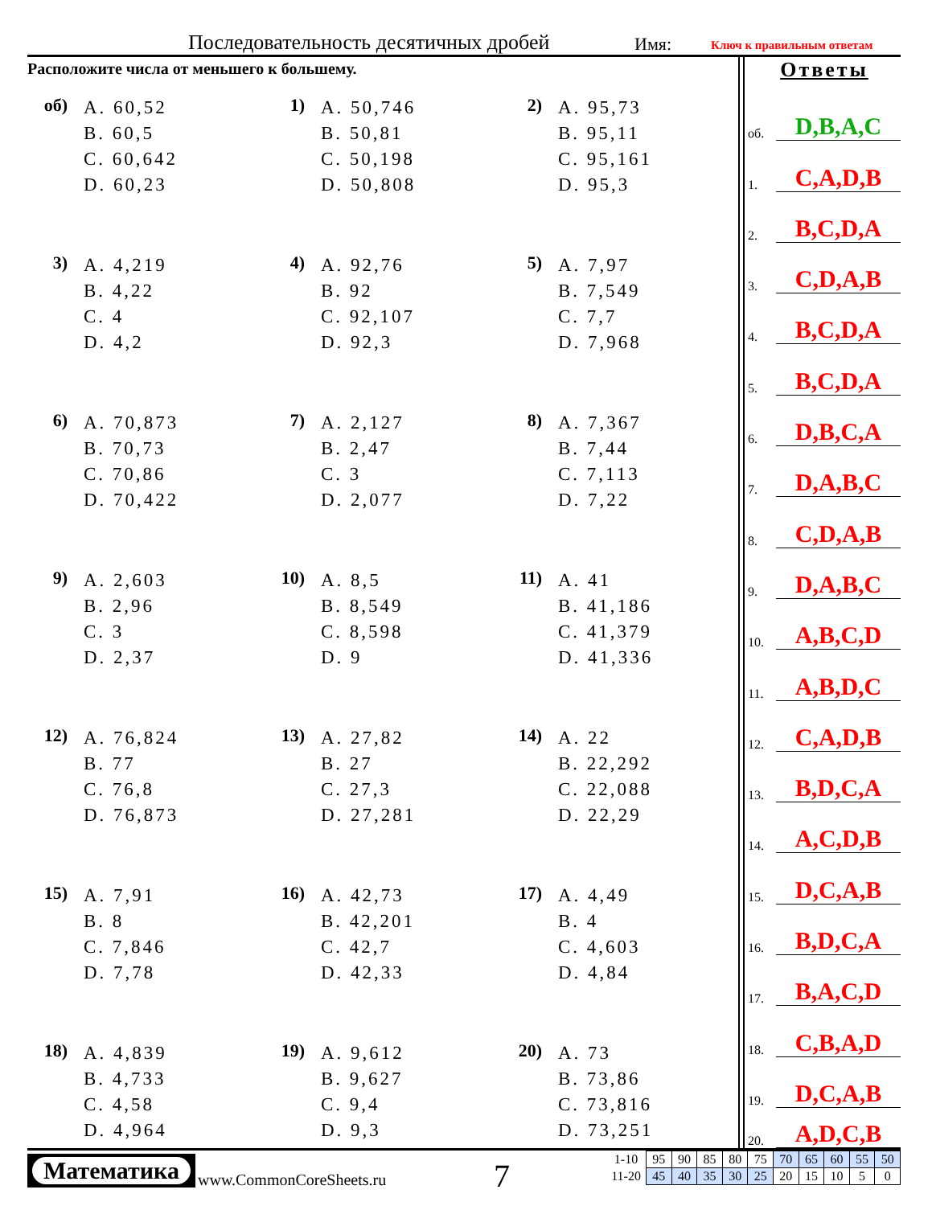Последовательность десятичных дробей
Имя: Ключ к правильным ответам
Расположите числа от меньшего к большему.
об)
A. 60,52
B. 60,5
C. 60,642
D. 60,23
1)
A. 50,746
B. 50,81
C. 50,198
D. 50,808
2)
A. 95,73
B. 95,11
C. 95,161
D. 95,3
3)
A. 4,219
B. 4,22
C. 4
D. 4,2
4)
A. 92,76
B. 92
C. 92,107
D. 92,3
5)
A. 7,97
B. 7,549
C. 7,7
D. 7,968
6)
A. 70,873
B. 70,73
C. 70,86
D. 70,422
7)
A. 2,127
B. 2,47
C. 3
D. 2,077
8)
A. 7,367
B. 7,44
C. 7,113
D. 7,22
9)
A. 2,603
B. 2,96
C. 3
D. 2,37
10)
A. 8,5
B. 8,549
C. 8,598
D. 9
11)
A. 41
B. 41,186
C. 41,379
D. 41,336
12)
A. 76,824
B. 77
C. 76,8
D. 76,873
13)
A. 27,82
B. 27
C. 27,3
D. 27,281
14)
A. 22
B. 22,292
C. 22,088
D. 22,29
15)
A. 7,91
B. 8
C. 7,846
D. 7,78
16)
A. 42,73
B. 42,201
C. 42,7
D. 42,33
17)
A. 4,49
B. 4
C. 4,603
D. 4,84
18)
A. 4,839
B. 4,733
C. 4,58
D. 4,964
19)
A. 9,612
B. 9,627
C. 9,4
D. 9,3
20)
A. 73
B. 73,86
C. 73,816
D. 73,251
Ответы
об. D,B,A,C
1. C,A,D,B
2. B,C,D,A
3. C,D,A,B
4. B,C,D,A
5. B,C,D,A
6. D,B,C,A
7. D,A,B,C
8. C,D,A,B
9. D,A,B,C
10. A,B,C,D
11. A,B,D,C
12. C,A,D,B
13. B,D,C,A
14. A,C,D,B
15. D,C,A,B
16. B,D,C,A
17. B,A,C,D
18. C,B,A,D
19. D,C,A,B
20. A,D,C,B
Математика
www.CommonCoreSheets.ru 7
| 1-10 | 95 | 90 | 85 | 80 | 75 | 70 | 65 | 60 | 55 | 50 |
| 11-20 | 45 | 40 | 35 | 30 | 25 | 20 | 15 | 10 | 5 | 0 |